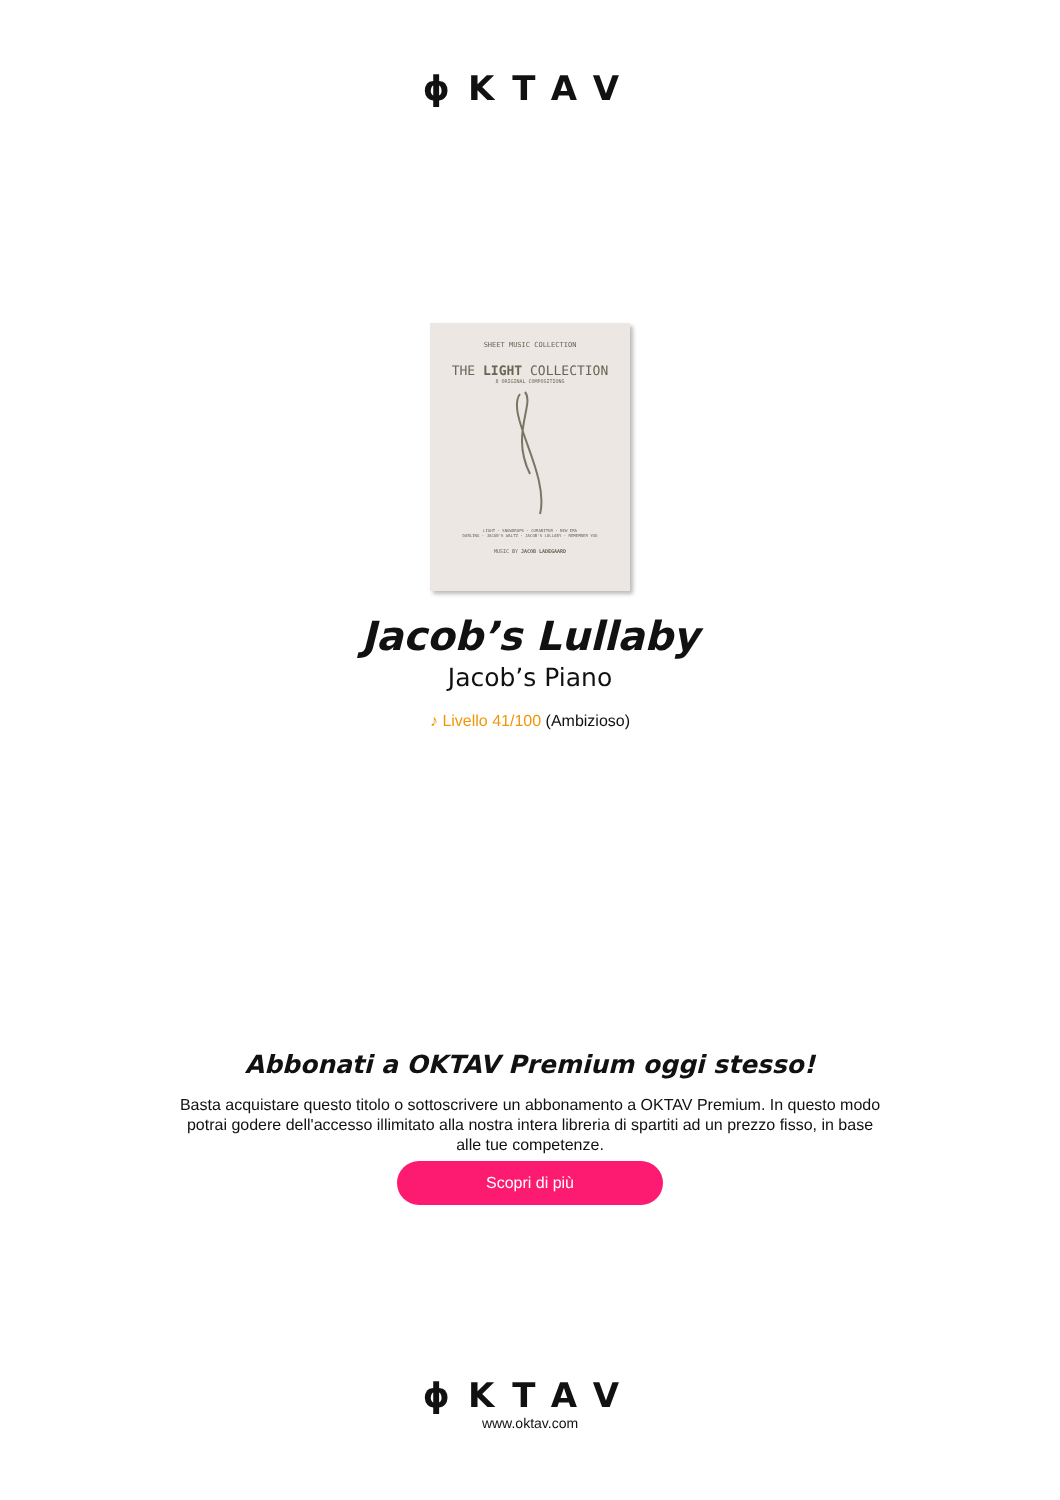ϕKTAV
SHEET MUSIC COLLECTION
THE LIGHT COLLECTION
8 ORIGINAL COMPOSITIONS
LIGHT · SNOWDROPS · CURABITUR · NEW ERA
DARLING · JACOB'S WALTZ · JACOB'S LULLABY · REMEMBER YOU
MUSIC BY JACOB LADEGAARD
Jacob’s Lullaby
Jacob’s Piano
♪ Livello 41/100 (Ambizioso)
Abbonati a OKTAV Premium oggi stesso!
Basta acquistare questo titolo o sottoscrivere un abbonamento a OKTAV Premium. In questo modo potrai godere dell'accesso illimitato alla nostra intera libreria di spartiti ad un prezzo fisso, in base alle tue competenze.
Scopri di più
ϕKTAV
www.oktav.com